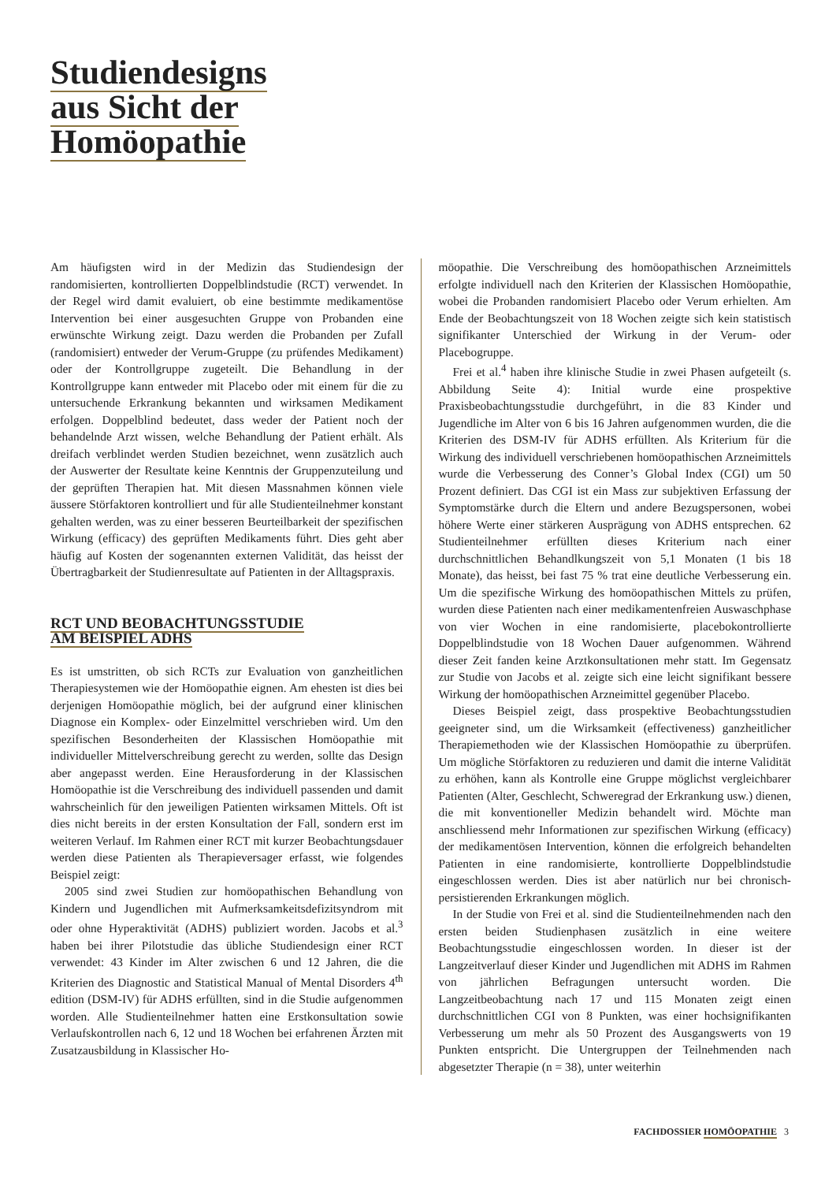Studiendesigns
aus Sicht der
Homöopathie
Am häufigsten wird in der Medizin das Studiendesign der randomisierten, kontrollierten Doppelblindstudie (RCT) verwendet. In der Regel wird damit evaluiert, ob eine bestimmte medikamentöse Intervention bei einer ausgesuchten Gruppe von Probanden eine erwünschte Wirkung zeigt. Dazu werden die Probanden per Zufall (randomisiert) entweder der Verum-Gruppe (zu prüfendes Medikament) oder der Kontrollgruppe zugeteilt. Die Behandlung in der Kontrollgruppe kann entweder mit Placebo oder mit einem für die zu untersuchende Erkrankung bekannten und wirksamen Medikament erfolgen. Doppelblind bedeutet, dass weder der Patient noch der behandelnde Arzt wissen, welche Behandlung der Patient erhält. Als dreifach verblindet werden Studien bezeichnet, wenn zusätzlich auch der Auswerter der Resultate keine Kenntnis der Gruppenzuteilung und der geprüften Therapien hat. Mit diesen Massnahmen können viele äussere Störfaktoren kontrolliert und für alle Studienteilnehmer konstant gehalten werden, was zu einer besseren Beurteilbarkeit der spezifischen Wirkung (efficacy) des geprüften Medikaments führt. Dies geht aber häufig auf Kosten der sogenannten externen Validität, das heisst der Übertragbarkeit der Studienresultate auf Patienten in der Alltagspraxis.
RCT UND BEOBACHTUNGSSTUDIE
AM BEISPIEL ADHS
Es ist umstritten, ob sich RCTs zur Evaluation von ganzheitlichen Therapiesystemen wie der Homöopathie eignen. Am ehesten ist dies bei derjenigen Homöopathie möglich, bei der aufgrund einer klinischen Diagnose ein Komplex- oder Einzelmittel verschrieben wird. Um den spezifischen Besonderheiten der Klassischen Homöopathie mit individueller Mittelverschreibung gerecht zu werden, sollte das Design aber angepasst werden. Eine Herausforderung in der Klassischen Homöopathie ist die Verschreibung des individuell passenden und damit wahrscheinlich für den jeweiligen Patienten wirksamen Mittels. Oft ist dies nicht bereits in der ersten Konsultation der Fall, sondern erst im weiteren Verlauf. Im Rahmen einer RCT mit kurzer Beobachtungsdauer werden diese Patienten als Therapieversager erfasst, wie folgendes Beispiel zeigt:
2005 sind zwei Studien zur homöopathischen Behandlung von Kindern und Jugendlichen mit Aufmerksamkeitsdefizitsyndrom mit oder ohne Hyperaktivität (ADHS) publiziert worden. Jacobs et al.<sup>3</sup> haben bei ihrer Pilotstudie das übliche Studiendesign einer RCT verwendet: 43 Kinder im Alter zwischen 6 und 12 Jahren, die die Kriterien des Diagnostic and Statistical Manual of Mental Disorders 4<sup>th</sup> edition (DSM-IV) für ADHS erfüllten, sind in die Studie aufgenommen worden. Alle Studienteilnehmer hatten eine Erstkonsultation sowie Verlaufskontrollen nach 6, 12 und 18 Wochen bei erfahrenen Ärzten mit Zusatzausbildung in Klassischer Ho-
möopathie. Die Verschreibung des homöopathischen Arzneimittels erfolgte individuell nach den Kriterien der Klassischen Homöopathie, wobei die Probanden randomisiert Placebo oder Verum erhielten. Am Ende der Beobachtungszeit von 18 Wochen zeigte sich kein statistisch signifikanter Unterschied der Wirkung in der Verum- oder Placebogruppe.
Frei et al.<sup>4</sup> haben ihre klinische Studie in zwei Phasen aufgeteilt (s. Abbildung Seite 4): Initial wurde eine prospektive Praxisbeobachtungsstudie durchgeführt, in die 83 Kinder und Jugendliche im Alter von 6 bis 16 Jahren aufgenommen wurden, die die Kriterien des DSM-IV für ADHS erfüllten. Als Kriterium für die Wirkung des individuell verschriebenen homöopathischen Arzneimittels wurde die Verbesserung des Conner’s Global Index (CGI) um 50 Prozent definiert. Das CGI ist ein Mass zur subjektiven Erfassung der Symptomstärke durch die Eltern und andere Bezugspersonen, wobei höhere Werte einer stärkeren Ausprägung von ADHS entsprechen. 62 Studienteilnehmer erfüllten dieses Kriterium nach einer durchschnittlichen Behandlkungszeit von 5,1 Monaten (1 bis 18 Monate), das heisst, bei fast 75 % trat eine deutliche Verbesserung ein. Um die spezifische Wirkung des homöopathischen Mittels zu prüfen, wurden diese Patienten nach einer medikamentenfreien Auswaschphase von vier Wochen in eine randomisierte, placebokontrollierte Doppelblindstudie von 18 Wochen Dauer aufgenommen. Während dieser Zeit fanden keine Arztkonsultationen mehr statt. Im Gegensatz zur Studie von Jacobs et al. zeigte sich eine leicht signifikant bessere Wirkung der homöopathischen Arzneimittel gegenüber Placebo.
Dieses Beispiel zeigt, dass prospektive Beobachtungsstudien geeigneter sind, um die Wirksamkeit (effectiveness) ganzheitlicher Therapiemethoden wie der Klassischen Homöopathie zu überprüfen. Um mögliche Störfaktoren zu reduzieren und damit die interne Validität zu erhöhen, kann als Kontrolle eine Gruppe möglichst vergleichbarer Patienten (Alter, Geschlecht, Schweregrad der Erkrankung usw.) dienen, die mit konventioneller Medizin behandelt wird. Möchte man anschliessend mehr Informationen zur spezifischen Wirkung (efficacy) der medikamentösen Intervention, können die erfolgreich behandelten Patienten in eine randomisierte, kontrollierte Doppelblindstudie eingeschlossen werden. Dies ist aber natürlich nur bei chronisch-persistierenden Erkrankungen möglich.
In der Studie von Frei et al. sind die Studienteilnehmenden nach den ersten beiden Studienphasen zusätzlich in eine weitere Beobachtungsstudie eingeschlossen worden. In dieser ist der Langzeitverlauf dieser Kinder und Jugendlichen mit ADHS im Rahmen von jährlichen Befragungen untersucht worden. Die Langzeitbeobachtung nach 17 und 115 Monaten zeigt einen durchschnittlichen CGI von 8 Punkten, was einer hochsignifikanten Verbesserung um mehr als 50 Prozent des Ausgangswerts von 19 Punkten entspricht. Die Untergruppen der Teilnehmenden nach abgesetzter Therapie (n = 38), unter weiterhin
FACHDOSSIER HOMÖOPATHIE 3